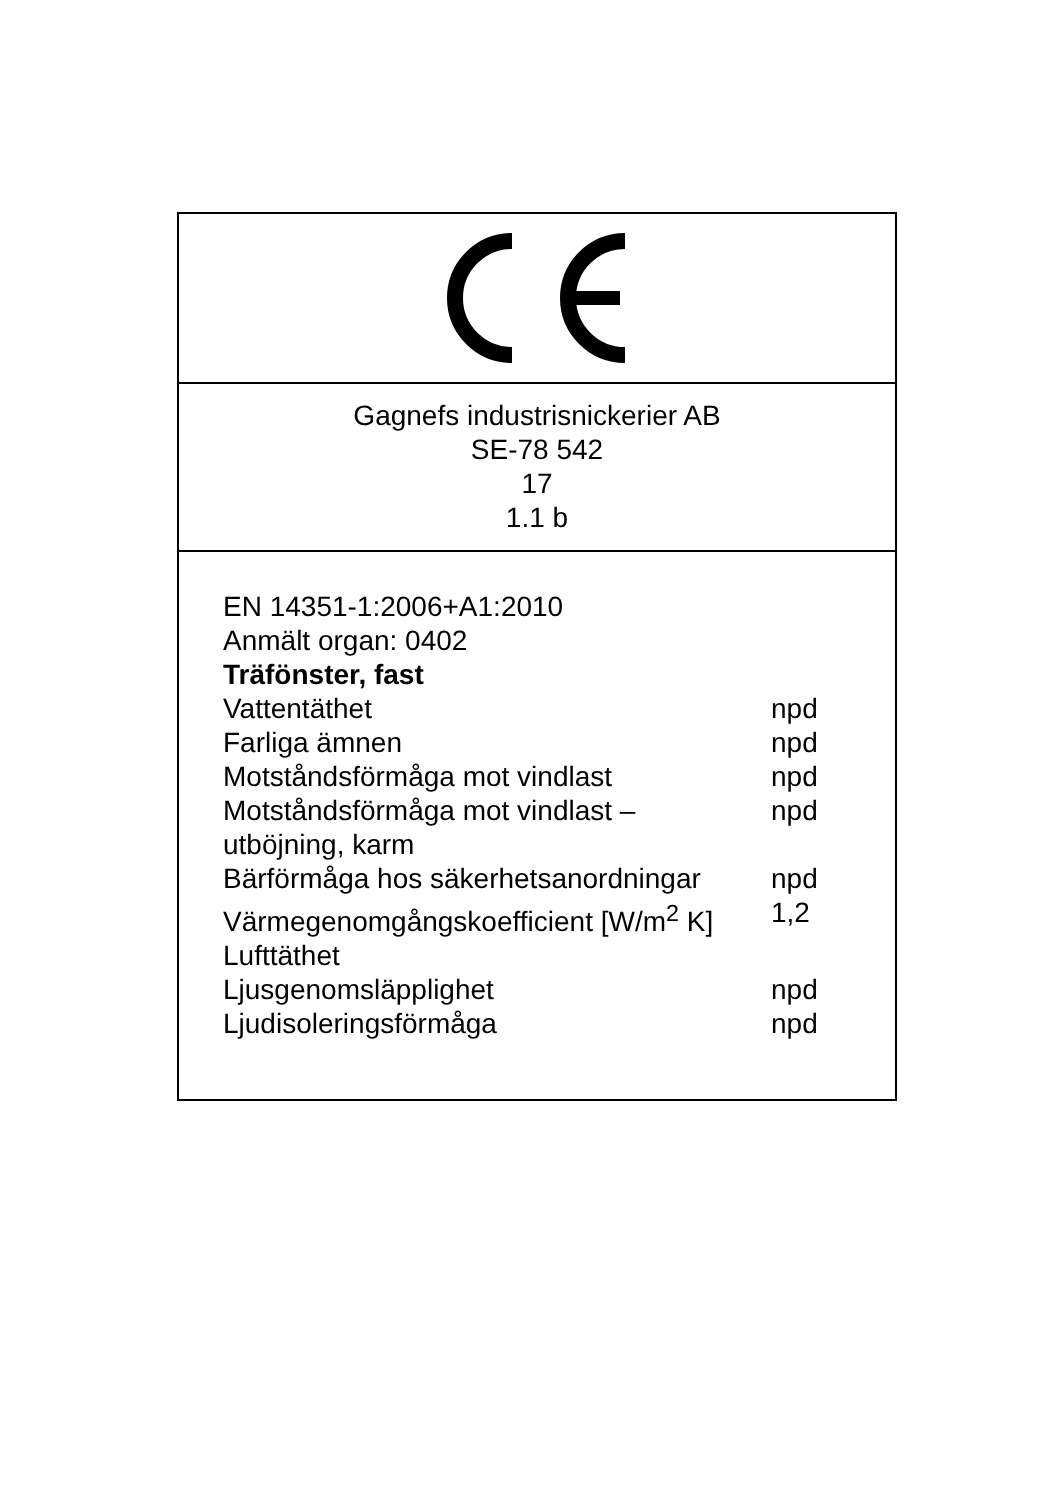Gagnefs industrisnickerier AB
SE-78 542
17
1.1 b
EN 14351-1:2006+A1:2010
Anmält organ: 0402
Träfönster, fast
| Vattentäthet | npd |
| Farliga ämnen | npd |
| Motståndsförmåga mot vindlast | npd |
| Motståndsförmåga mot vindlast – utböjning, karm | npd |
| Bärförmåga hos säkerhetsanordningar | npd |
| Värmegenomgångskoefficient [W/m<sup>2</sup> K] | 1,2 |
| Lufttäthet | |
| Ljusgenomsläpplighet | npd |
| Ljudisoleringsförmåga | npd |